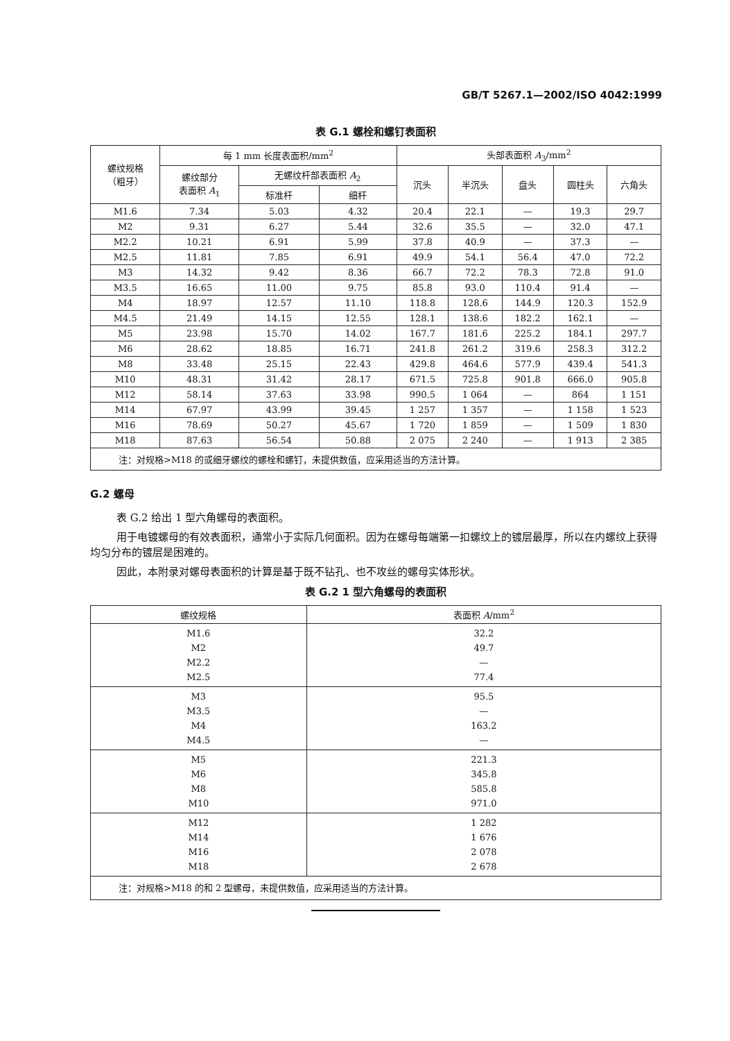GB/T 5267.1—2002/ISO 4042:1999
表 G.1 螺栓和螺钉表面积
| 螺纹规格 （粗牙） | 每 1 mm 长度表面积/mm<sup>2</sup> | | | 头部表面积 A<sub>3</sub>/mm<sup>2</sup> | | | | |
| --- | --- | --- | --- | --- | --- | --- | --- | --- |
| | 螺纹部分 表面积 A<sub>1</sub> | 无螺纹杆部表面积 A<sub>2</sub> | | 沉头 | 半沉头 | 盘头 | 圆柱头 | 六角头 |
| | | 标准杆 | 细杆 | | | | | |
| M1.6 | 7.34 | 5.03 | 4.32 | 20.4 | 22.1 | — | 19.3 | 29.7 |
| M2 | 9.31 | 6.27 | 5.44 | 32.6 | 35.5 | — | 32.0 | 47.1 |
| M2.2 | 10.21 | 6.91 | 5.99 | 37.8 | 40.9 | — | 37.3 | — |
| M2.5 | 11.81 | 7.85 | 6.91 | 49.9 | 54.1 | 56.4 | 47.0 | 72.2 |
| M3 | 14.32 | 9.42 | 8.36 | 66.7 | 72.2 | 78.3 | 72.8 | 91.0 |
| M3.5 | 16.65 | 11.00 | 9.75 | 85.8 | 93.0 | 110.4 | 91.4 | — |
| M4 | 18.97 | 12.57 | 11.10 | 118.8 | 128.6 | 144.9 | 120.3 | 152.9 |
| M4.5 | 21.49 | 14.15 | 12.55 | 128.1 | 138.6 | 182.2 | 162.1 | — |
| M5 | 23.98 | 15.70 | 14.02 | 167.7 | 181.6 | 225.2 | 184.1 | 297.7 |
| M6 | 28.62 | 18.85 | 16.71 | 241.8 | 261.2 | 319.6 | 258.3 | 312.2 |
| M8 | 33.48 | 25.15 | 22.43 | 429.8 | 464.6 | 577.9 | 439.4 | 541.3 |
| M10 | 48.31 | 31.42 | 28.17 | 671.5 | 725.8 | 901.8 | 666.0 | 905.8 |
| M12 | 58.14 | 37.63 | 33.98 | 990.5 | 1 064 | — | 864 | 1 151 |
| M14 | 67.97 | 43.99 | 39.45 | 1 257 | 1 357 | — | 1 158 | 1 523 |
| M16 | 78.69 | 50.27 | 45.67 | 1 720 | 1 859 | — | 1 509 | 1 830 |
| M18 | 87.63 | 56.54 | 50.88 | 2 075 | 2 240 | — | 1 913 | 2 385 |
| 注：对规格>M18 的或细牙螺纹的螺栓和螺钉，未提供数值，应采用适当的方法计算。 | | | | | | | | |
G.2 螺母
表 G.2 给出 1 型六角螺母的表面积。
用于电镀螺母的有效表面积，通常小于实际几何面积。因为在螺母每端第一扣螺纹上的镀层最厚，所以在内螺纹上获得均匀分布的镀层是困难的。
因此，本附录对螺母表面积的计算是基于既不钻孔、也不攻丝的螺母实体形状。
表 G.2 1 型六角螺母的表面积
| 螺纹规格 | 表面积 A /mm<sup>2</sup> |
| --- | --- |
| M1.6 M2 M2.2 M2.5 | 32.2 49.7 — 77.4 |
| M3 M3.5 M4 M4.5 | 95.5 — 163.2 — |
| M5 M6 M8 M10 | 221.3 345.8 585.8 971.0 |
| M12 M14 M16 M18 | 1 282 1 676 2 078 2 678 |
| 注：对规格>M18 的和 2 型螺母，未提供数值，应采用适当的方法计算。 | |